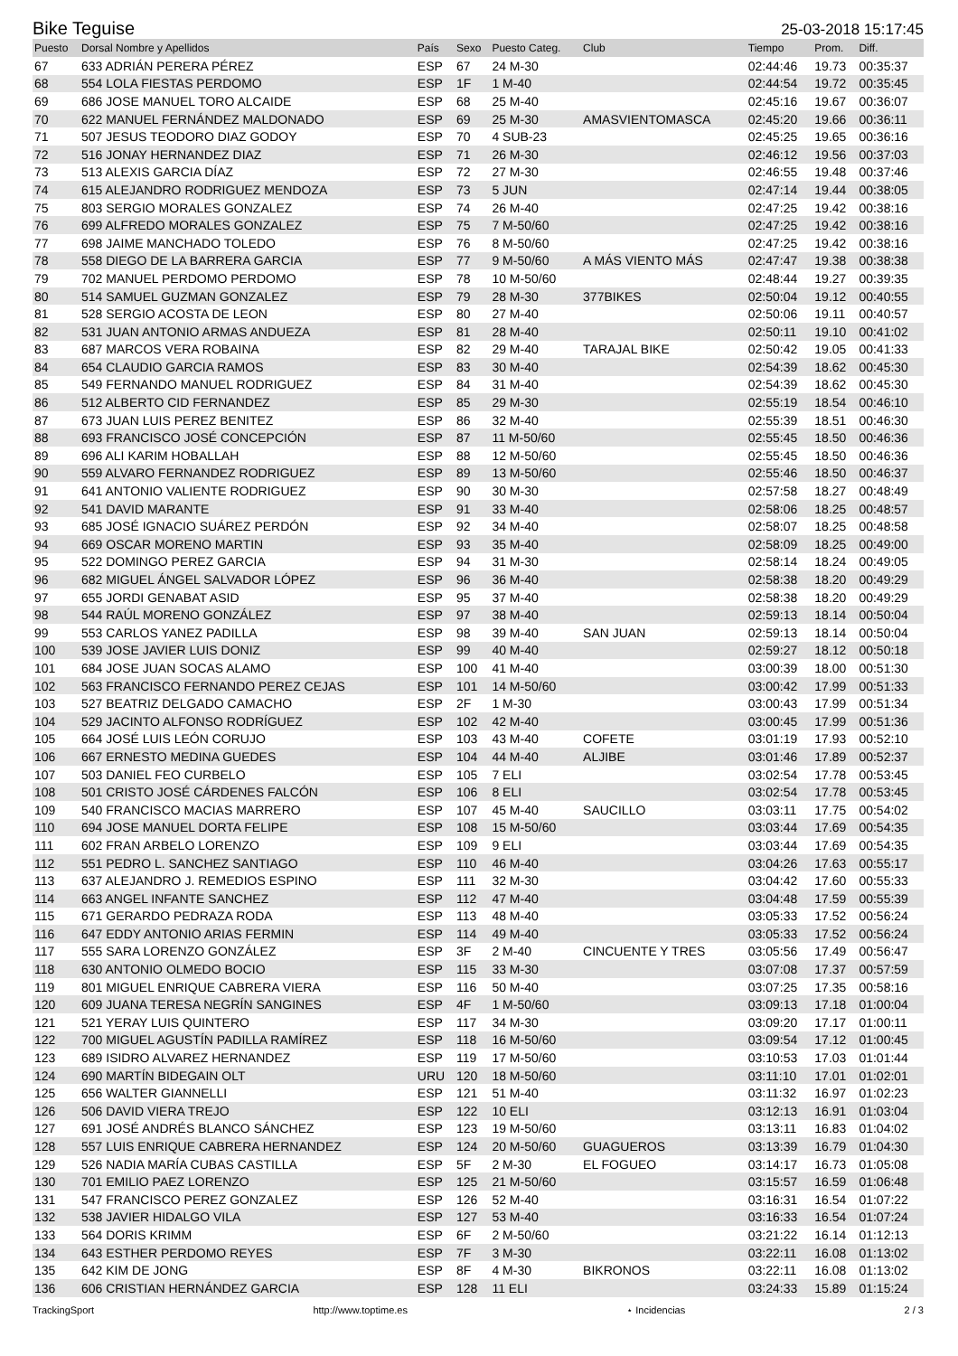Bike Teguise
25-03-2018 15:17:45
| Puesto | Dorsal Nombre y Apellidos | País | Sexo | Puesto Categ. | Club | Tiempo | Prom. | Diff. |
| --- | --- | --- | --- | --- | --- | --- | --- | --- |
| 67 | 633 ADRIÁN PERERA PÉREZ | ESP | 67 | 24 M-30 | | 02:44:46 | 19.73 | 00:35:37 |
| 68 | 554 LOLA FIESTAS PERDOMO | ESP | 1F | 1 M-40 | | 02:44:54 | 19.72 | 00:35:45 |
| 69 | 686 JOSE MANUEL TORO ALCAIDE | ESP | 68 | 25 M-40 | | 02:45:16 | 19.67 | 00:36:07 |
| 70 | 622 MANUEL FERNÁNDEZ MALDONADO | ESP | 69 | 25 M-30 | AMASVIENTOMASCA | 02:45:20 | 19.66 | 00:36:11 |
| 71 | 507 JESUS TEODORO DIAZ GODOY | ESP | 70 | 4 SUB-23 | | 02:45:25 | 19.65 | 00:36:16 |
| 72 | 516 JONAY HERNANDEZ DIAZ | ESP | 71 | 26 M-30 | | 02:46:12 | 19.56 | 00:37:03 |
| 73 | 513 ALEXIS GARCIA DÍAZ | ESP | 72 | 27 M-30 | | 02:46:55 | 19.48 | 00:37:46 |
| 74 | 615 ALEJANDRO RODRIGUEZ MENDOZA | ESP | 73 | 5 JUN | | 02:47:14 | 19.44 | 00:38:05 |
| 75 | 803 SERGIO MORALES GONZALEZ | ESP | 74 | 26 M-40 | | 02:47:25 | 19.42 | 00:38:16 |
| 76 | 699 ALFREDO MORALES GONZALEZ | ESP | 75 | 7 M-50/60 | | 02:47:25 | 19.42 | 00:38:16 |
| 77 | 698 JAIME MANCHADO TOLEDO | ESP | 76 | 8 M-50/60 | | 02:47:25 | 19.42 | 00:38:16 |
| 78 | 558 DIEGO DE LA BARRERA GARCIA | ESP | 77 | 9 M-50/60 | A MÁS VIENTO MÁS | 02:47:47 | 19.38 | 00:38:38 |
| 79 | 702 MANUEL PERDOMO PERDOMO | ESP | 78 | 10 M-50/60 | | 02:48:44 | 19.27 | 00:39:35 |
| 80 | 514 SAMUEL GUZMAN GONZALEZ | ESP | 79 | 28 M-30 | 377BIKES | 02:50:04 | 19.12 | 00:40:55 |
| 81 | 528 SERGIO ACOSTA DE LEON | ESP | 80 | 27 M-40 | | 02:50:06 | 19.11 | 00:40:57 |
| 82 | 531 JUAN ANTONIO ARMAS ANDUEZA | ESP | 81 | 28 M-40 | | 02:50:11 | 19.10 | 00:41:02 |
| 83 | 687 MARCOS VERA ROBAINA | ESP | 82 | 29 M-40 | TARAJAL BIKE | 02:50:42 | 19.05 | 00:41:33 |
| 84 | 654 CLAUDIO GARCIA RAMOS | ESP | 83 | 30 M-40 | | 02:54:39 | 18.62 | 00:45:30 |
| 85 | 549 FERNANDO MANUEL RODRIGUEZ | ESP | 84 | 31 M-40 | | 02:54:39 | 18.62 | 00:45:30 |
| 86 | 512 ALBERTO CID FERNANDEZ | ESP | 85 | 29 M-30 | | 02:55:19 | 18.54 | 00:46:10 |
| 87 | 673 JUAN LUIS PEREZ BENITEZ | ESP | 86 | 32 M-40 | | 02:55:39 | 18.51 | 00:46:30 |
| 88 | 693 FRANCISCO JOSÉ CONCEPCIÓN | ESP | 87 | 11 M-50/60 | | 02:55:45 | 18.50 | 00:46:36 |
| 89 | 696 ALI KARIM HOBALLAH | ESP | 88 | 12 M-50/60 | | 02:55:45 | 18.50 | 00:46:36 |
| 90 | 559 ALVARO FERNANDEZ RODRIGUEZ | ESP | 89 | 13 M-50/60 | | 02:55:46 | 18.50 | 00:46:37 |
| 91 | 641 ANTONIO VALIENTE RODRIGUEZ | ESP | 90 | 30 M-30 | | 02:57:58 | 18.27 | 00:48:49 |
| 92 | 541 DAVID MARANTE | ESP | 91 | 33 M-40 | | 02:58:06 | 18.25 | 00:48:57 |
| 93 | 685 JOSÉ IGNACIO SUÁREZ PERDÓN | ESP | 92 | 34 M-40 | | 02:58:07 | 18.25 | 00:48:58 |
| 94 | 669 OSCAR MORENO MARTIN | ESP | 93 | 35 M-40 | | 02:58:09 | 18.25 | 00:49:00 |
| 95 | 522 DOMINGO PEREZ GARCIA | ESP | 94 | 31 M-30 | | 02:58:14 | 18.24 | 00:49:05 |
| 96 | 682 MIGUEL ÁNGEL SALVADOR LÓPEZ | ESP | 96 | 36 M-40 | | 02:58:38 | 18.20 | 00:49:29 |
| 97 | 655 JORDI GENABAT ASID | ESP | 95 | 37 M-40 | | 02:58:38 | 18.20 | 00:49:29 |
| 98 | 544 RAÚL MORENO GONZÁLEZ | ESP | 97 | 38 M-40 | | 02:59:13 | 18.14 | 00:50:04 |
| 99 | 553 CARLOS YANEZ PADILLA | ESP | 98 | 39 M-40 | SAN JUAN | 02:59:13 | 18.14 | 00:50:04 |
| 100 | 539 JOSE JAVIER LUIS DONIZ | ESP | 99 | 40 M-40 | | 02:59:27 | 18.12 | 00:50:18 |
| 101 | 684 JOSE JUAN SOCAS ALAMO | ESP | 100 | 41 M-40 | | 03:00:39 | 18.00 | 00:51:30 |
| 102 | 563 FRANCISCO FERNANDO PEREZ CEJAS | ESP | 101 | 14 M-50/60 | | 03:00:42 | 17.99 | 00:51:33 |
| 103 | 527 BEATRIZ DELGADO CAMACHO | ESP | 2F | 1 M-30 | | 03:00:43 | 17.99 | 00:51:34 |
| 104 | 529 JACINTO ALFONSO RODRÍGUEZ | ESP | 102 | 42 M-40 | | 03:00:45 | 17.99 | 00:51:36 |
| 105 | 664 JOSÉ LUIS LEÓN CORUJO | ESP | 103 | 43 M-40 | COFETE | 03:01:19 | 17.93 | 00:52:10 |
| 106 | 667 ERNESTO MEDINA GUEDES | ESP | 104 | 44 M-40 | ALJIBE | 03:01:46 | 17.89 | 00:52:37 |
| 107 | 503 DANIEL FEO CURBELO | ESP | 105 | 7 ELI | | 03:02:54 | 17.78 | 00:53:45 |
| 108 | 501 CRISTO JOSÉ CÁRDENES FALCÓN | ESP | 106 | 8 ELI | | 03:02:54 | 17.78 | 00:53:45 |
| 109 | 540 FRANCISCO MACIAS MARRERO | ESP | 107 | 45 M-40 | SAUCILLO | 03:03:11 | 17.75 | 00:54:02 |
| 110 | 694 JOSE MANUEL DORTA FELIPE | ESP | 108 | 15 M-50/60 | | 03:03:44 | 17.69 | 00:54:35 |
| 111 | 602 FRAN ARBELO LORENZO | ESP | 109 | 9 ELI | | 03:03:44 | 17.69 | 00:54:35 |
| 112 | 551 PEDRO L. SANCHEZ SANTIAGO | ESP | 110 | 46 M-40 | | 03:04:26 | 17.63 | 00:55:17 |
| 113 | 637 ALEJANDRO J. REMEDIOS ESPINO | ESP | 111 | 32 M-30 | | 03:04:42 | 17.60 | 00:55:33 |
| 114 | 663 ANGEL INFANTE SANCHEZ | ESP | 112 | 47 M-40 | | 03:04:48 | 17.59 | 00:55:39 |
| 115 | 671 GERARDO PEDRAZA RODA | ESP | 113 | 48 M-40 | | 03:05:33 | 17.52 | 00:56:24 |
| 116 | 647 EDDY ANTONIO ARIAS FERMIN | ESP | 114 | 49 M-40 | | 03:05:33 | 17.52 | 00:56:24 |
| 117 | 555 SARA LORENZO GONZÁLEZ | ESP | 3F | 2 M-40 | CINCUENTE Y TRES | 03:05:56 | 17.49 | 00:56:47 |
| 118 | 630 ANTONIO OLMEDO BOCIO | ESP | 115 | 33 M-30 | | 03:07:08 | 17.37 | 00:57:59 |
| 119 | 801 MIGUEL ENRIQUE CABRERA VIERA | ESP | 116 | 50 M-40 | | 03:07:25 | 17.35 | 00:58:16 |
| 120 | 609 JUANA TERESA NEGRÍN SANGINES | ESP | 4F | 1 M-50/60 | | 03:09:13 | 17.18 | 01:00:04 |
| 121 | 521 YERAY LUIS QUINTERO | ESP | 117 | 34 M-30 | | 03:09:20 | 17.17 | 01:00:11 |
| 122 | 700 MIGUEL AGUSTÍN PADILLA RAMÍREZ | ESP | 118 | 16 M-50/60 | | 03:09:54 | 17.12 | 01:00:45 |
| 123 | 689 ISIDRO ALVAREZ HERNANDEZ | ESP | 119 | 17 M-50/60 | | 03:10:53 | 17.03 | 01:01:44 |
| 124 | 690 MARTÍN BIDEGAIN OLT | URU | 120 | 18 M-50/60 | | 03:11:10 | 17.01 | 01:02:01 |
| 125 | 656 WALTER GIANNELLI | ESP | 121 | 51 M-40 | | 03:11:32 | 16.97 | 01:02:23 |
| 126 | 506 DAVID VIERA TREJO | ESP | 122 | 10 ELI | | 03:12:13 | 16.91 | 01:03:04 |
| 127 | 691 JOSÉ ANDRÉS BLANCO SÁNCHEZ | ESP | 123 | 19 M-50/60 | | 03:13:11 | 16.83 | 01:04:02 |
| 128 | 557 LUIS ENRIQUE CABRERA HERNANDEZ | ESP | 124 | 20 M-50/60 | GUAGUEROS | 03:13:39 | 16.79 | 01:04:30 |
| 129 | 526 NADIA MARÍA CUBAS CASTILLA | ESP | 5F | 2 M-30 | EL FOGUEO | 03:14:17 | 16.73 | 01:05:08 |
| 130 | 701 EMILIO PAEZ LORENZO | ESP | 125 | 21 M-50/60 | | 03:15:57 | 16.59 | 01:06:48 |
| 131 | 547 FRANCISCO PEREZ GONZALEZ | ESP | 126 | 52 M-40 | | 03:16:31 | 16.54 | 01:07:22 |
| 132 | 538 JAVIER HIDALGO VILA | ESP | 127 | 53 M-40 | | 03:16:33 | 16.54 | 01:07:24 |
| 133 | 564 DORIS KRIMM | ESP | 6F | 2 M-50/60 | | 03:21:22 | 16.14 | 01:12:13 |
| 134 | 643 ESTHER PERDOMO REYES | ESP | 7F | 3 M-30 | | 03:22:11 | 16.08 | 01:13:02 |
| 135 | 642 KIM DE JONG | ESP | 8F | 4 M-30 | BIKRONOS | 03:22:11 | 16.08 | 01:13:02 |
| 136 | 606 CRISTIAN HERNÁNDEZ GARCIA | ESP | 128 | 11 ELI | | 03:24:33 | 15.89 | 01:15:24 |
TrackingSport http://www.toptime.es ⋆ Incidencias 2 / 3